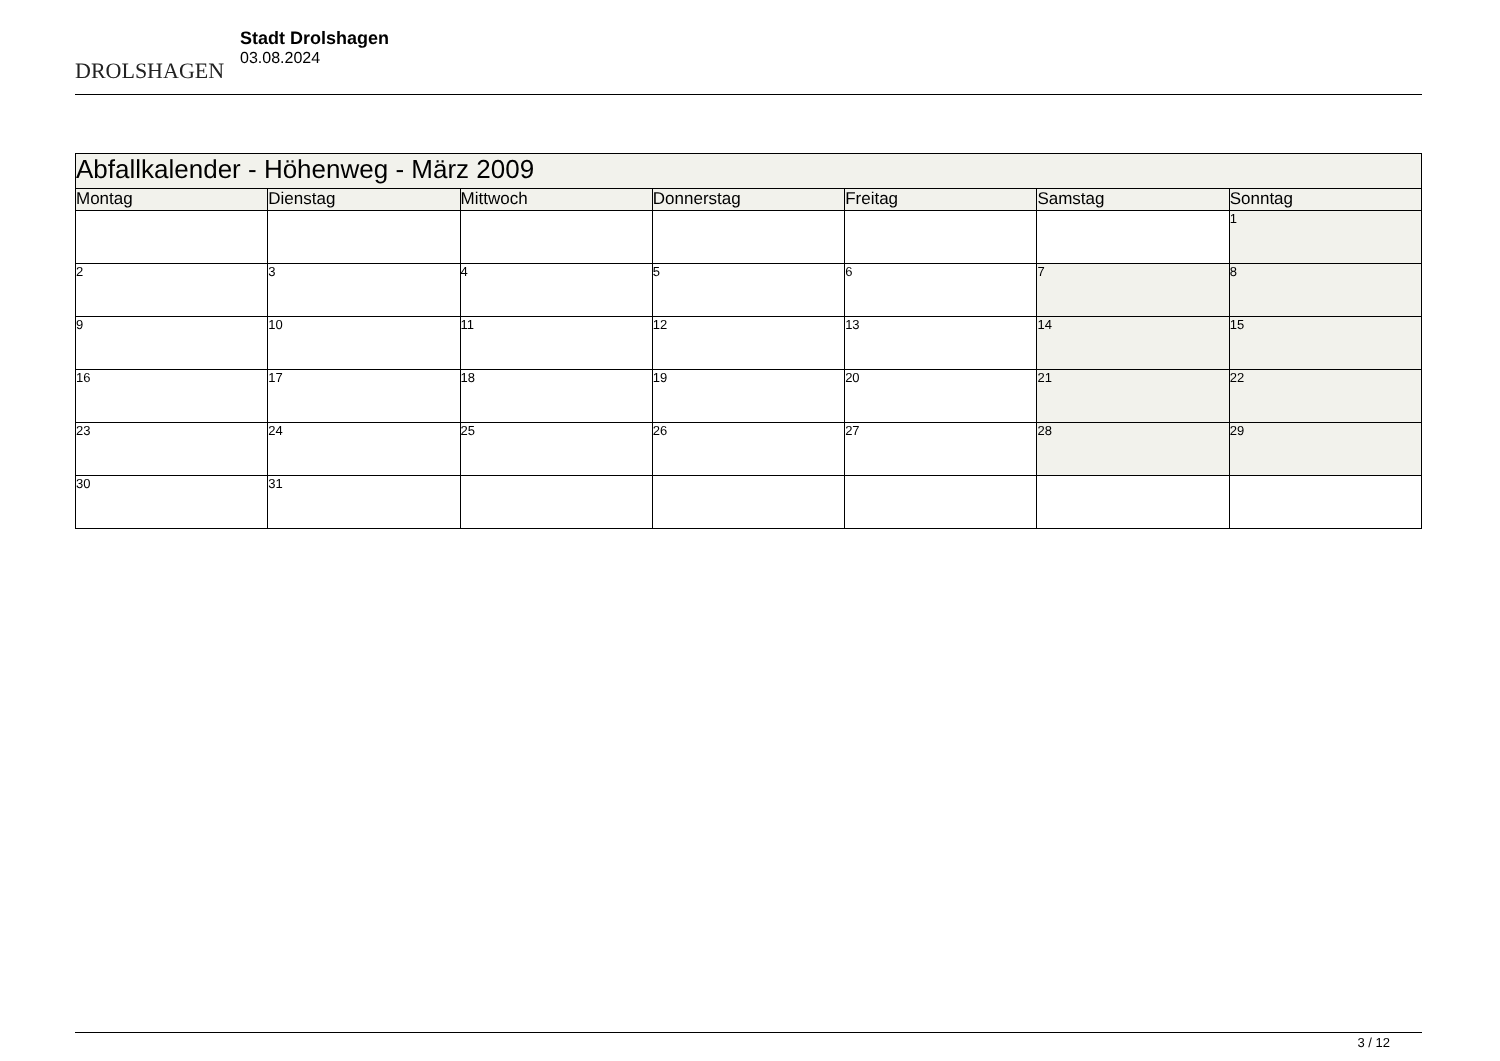DROLSHAGEN
Stadt Drolshagen
03.08.2024
| Abfallkalender - Höhenweg - März 2009 | | | | | | |
| --- | --- | --- | --- | --- | --- | --- |
| Montag | Dienstag | Mittwoch | Donnerstag | Freitag | Samstag | Sonntag |
| | | | | | | 1 |
| 2 | 3 | 4 | 5 | 6 | 7 | 8 |
| 9 | 10 | 11 | 12 | 13 | 14 | 15 |
| 16 | 17 | 18 | 19 | 20 | 21 | 22 |
| 23 | 24 | 25 | 26 | 27 | 28 | 29 |
| 30 | 31 | | | | | |
3 / 12